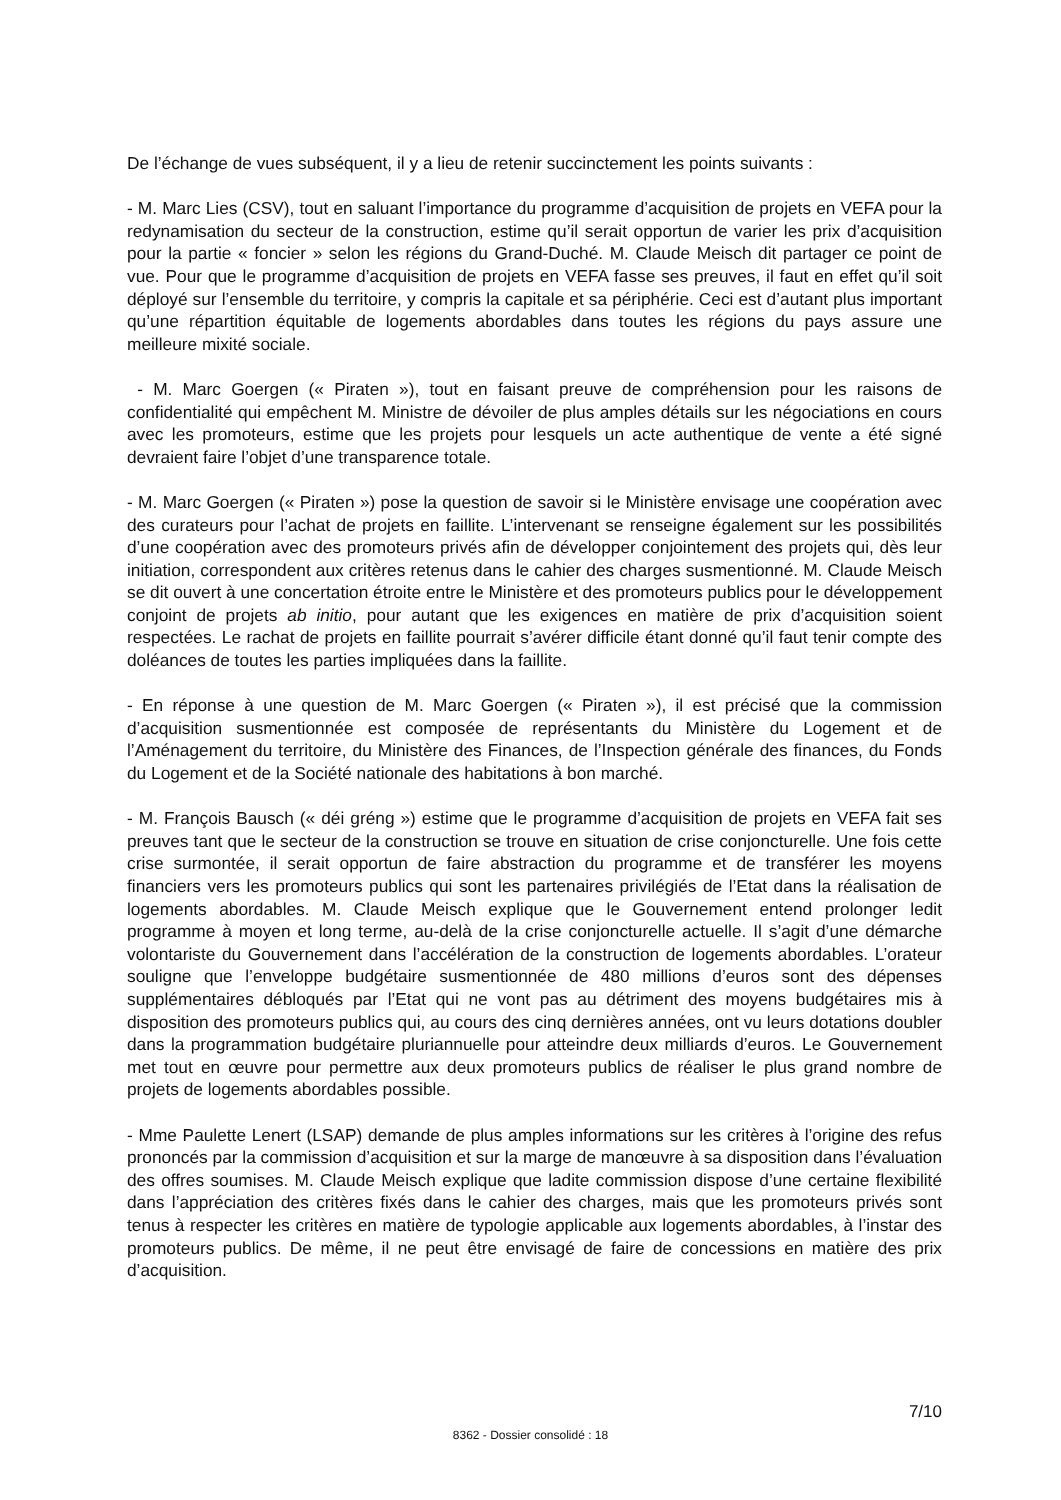De l’échange de vues subséquent, il y a lieu de retenir succinctement les points suivants :
- M. Marc Lies (CSV), tout en saluant l’importance du programme d’acquisition de projets en VEFA pour la redynamisation du secteur de la construction, estime qu’il serait opportun de varier les prix d’acquisition pour la partie « foncier » selon les régions du Grand-Duché. M. Claude Meisch dit partager ce point de vue. Pour que le programme d’acquisition de projets en VEFA fasse ses preuves, il faut en effet qu’il soit déployé sur l’ensemble du territoire, y compris la capitale et sa périphérie. Ceci est d’autant plus important qu’une répartition équitable de logements abordables dans toutes les régions du pays assure une meilleure mixité sociale.
- M. Marc Goergen (« Piraten »), tout en faisant preuve de compréhension pour les raisons de confidentialité qui empêchent M. Ministre de dévoiler de plus amples détails sur les négociations en cours avec les promoteurs, estime que les projets pour lesquels un acte authentique de vente a été signé devraient faire l’objet d’une transparence totale.
- M. Marc Goergen (« Piraten ») pose la question de savoir si le Ministère envisage une coopération avec des curateurs pour l’achat de projets en faillite. L’intervenant se renseigne également sur les possibilités d’une coopération avec des promoteurs privés afin de développer conjointement des projets qui, dès leur initiation, correspondent aux critères retenus dans le cahier des charges susmentionné. M. Claude Meisch se dit ouvert à une concertation étroite entre le Ministère et des promoteurs publics pour le développement conjoint de projets ab initio, pour autant que les exigences en matière de prix d’acquisition soient respectées. Le rachat de projets en faillite pourrait s’avérer difficile étant donné qu’il faut tenir compte des doléances de toutes les parties impliquées dans la faillite.
- En réponse à une question de M. Marc Goergen (« Piraten »), il est précisé que la commission d’acquisition susmentionnée est composée de représentants du Ministère du Logement et de l’Aménagement du territoire, du Ministère des Finances, de l’Inspection générale des finances, du Fonds du Logement et de la Société nationale des habitations à bon marché.
- M. François Bausch (« déi gréng ») estime que le programme d’acquisition de projets en VEFA fait ses preuves tant que le secteur de la construction se trouve en situation de crise conjoncturelle. Une fois cette crise surmontée, il serait opportun de faire abstraction du programme et de transférer les moyens financiers vers les promoteurs publics qui sont les partenaires privilégiés de l’Etat dans la réalisation de logements abordables. M. Claude Meisch explique que le Gouvernement entend prolonger ledit programme à moyen et long terme, au-delà de la crise conjoncturelle actuelle. Il s’agit d’une démarche volontariste du Gouvernement dans l’accélération de la construction de logements abordables. L’orateur souligne que l’enveloppe budgétaire susmentionnée de 480 millions d’euros sont des dépenses supplémentaires débloqués par l’Etat qui ne vont pas au détriment des moyens budgétaires mis à disposition des promoteurs publics qui, au cours des cinq dernières années, ont vu leurs dotations doubler dans la programmation budgétaire pluriannuelle pour atteindre deux milliards d’euros. Le Gouvernement met tout en œuvre pour permettre aux deux promoteurs publics de réaliser le plus grand nombre de projets de logements abordables possible.
- Mme Paulette Lenert (LSAP) demande de plus amples informations sur les critères à l’origine des refus prononcés par la commission d’acquisition et sur la marge de manœuvre à sa disposition dans l’évaluation des offres soumises. M. Claude Meisch explique que ladite commission dispose d’une certaine flexibilité dans l’appréciation des critères fixés dans le cahier des charges, mais que les promoteurs privés sont tenus à respecter les critères en matière de typologie applicable aux logements abordables, à l’instar des promoteurs publics. De même, il ne peut être envisagé de faire de concessions en matière des prix d’acquisition.
7/10
8362 - Dossier consolidé : 18